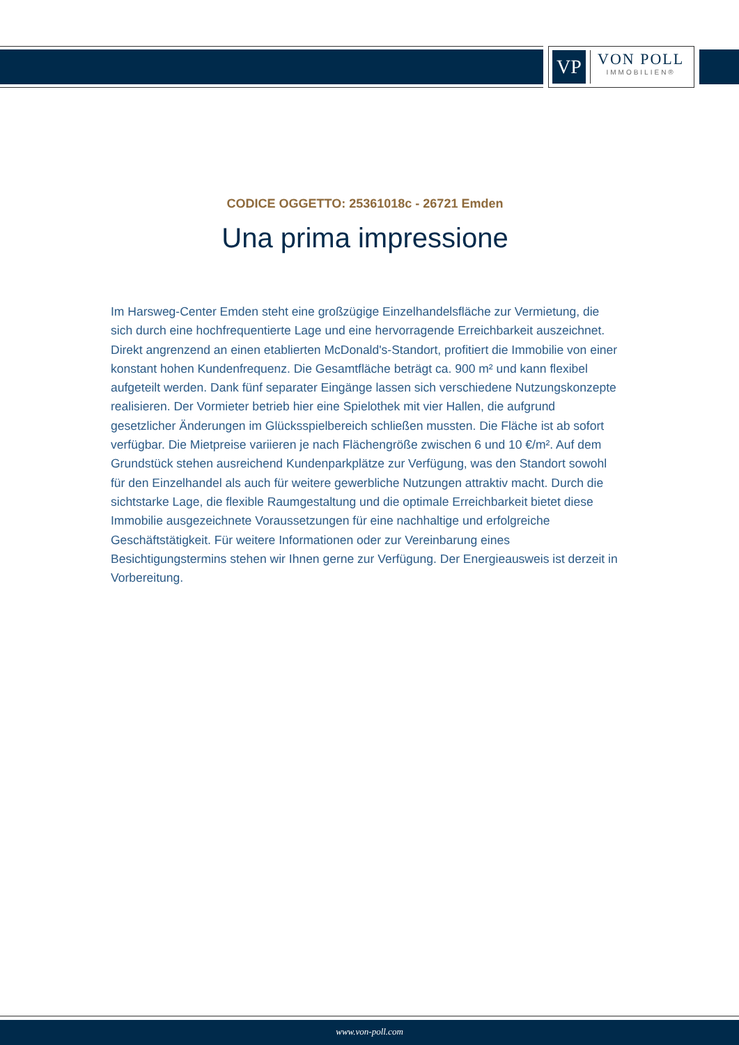VP
VON POLL
IMMOBILIEN®
CODICE OGGETTO: 25361018c - 26721 Emden
Una prima impressione
Im Harsweg-Center Emden steht eine großzügige Einzelhandelsfläche zur Vermietung, die sich durch eine hochfrequentierte Lage und eine hervorragende Erreichbarkeit auszeichnet. Direkt angrenzend an einen etablierten McDonald's-Standort, profitiert die Immobilie von einer konstant hohen Kundenfrequenz. Die Gesamtfläche beträgt ca. 900 m² und kann flexibel aufgeteilt werden. Dank fünf separater Eingänge lassen sich verschiedene Nutzungskonzepte realisieren. Der Vormieter betrieb hier eine Spielothek mit vier Hallen, die aufgrund gesetzlicher Änderungen im Glücksspielbereich schließen mussten. Die Fläche ist ab sofort verfügbar. Die Mietpreise variieren je nach Flächengröße zwischen 6 und 10 €/m². Auf dem Grundstück stehen ausreichend Kundenparkplätze zur Verfügung, was den Standort sowohl für den Einzelhandel als auch für weitere gewerbliche Nutzungen attraktiv macht. Durch die sichtstarke Lage, die flexible Raumgestaltung und die optimale Erreichbarkeit bietet diese Immobilie ausgezeichnete Voraussetzungen für eine nachhaltige und erfolgreiche Geschäftstätigkeit. Für weitere Informationen oder zur Vereinbarung eines Besichtigungstermins stehen wir Ihnen gerne zur Verfügung. Der Energieausweis ist derzeit in Vorbereitung.
www.von-poll.com